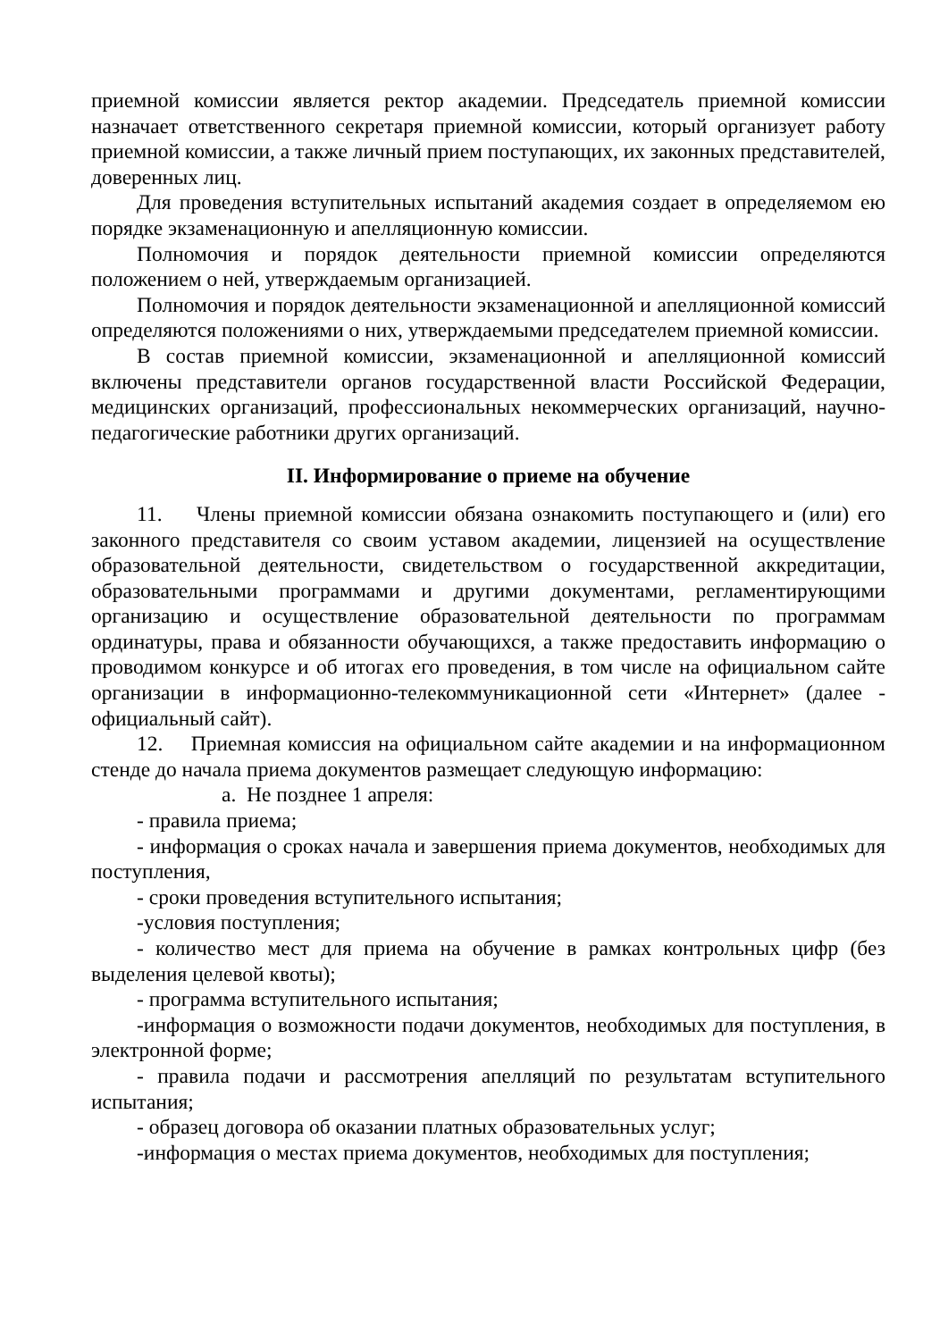приемной комиссии является ректор академии. Председатель приемной комиссии назначает ответственного секретаря приемной комиссии, который организует работу приемной комиссии, а также личный прием поступающих, их законных представителей, доверенных лиц.
Для проведения вступительных испытаний академия создает в определяемом ею порядке экзаменационную и апелляционную комиссии.
Полномочия и порядок деятельности приемной комиссии определяются положением о ней, утверждаемым организацией.
Полномочия и порядок деятельности экзаменационной и апелляционной комиссий определяются положениями о них, утверждаемыми председателем приемной комиссии.
В состав приемной комиссии, экзаменационной и апелляционной комиссий включены представители органов государственной власти Российской Федерации, медицинских организаций, профессиональных некоммерческих организаций, научно-педагогические работники других организаций.
II. Информирование о приеме на обучение
11. Члены приемной комиссии обязана ознакомить поступающего и (или) его законного представителя со своим уставом академии, лицензией на осуществление образовательной деятельности, свидетельством о государственной аккредитации, образовательными программами и другими документами, регламентирующими организацию и осуществление образовательной деятельности по программам ординатуры, права и обязанности обучающихся, а также предоставить информацию о проводимом конкурсе и об итогах его проведения, в том числе на официальном сайте организации в информационно-телекоммуникационной сети «Интернет» (далее - официальный сайт).
12. Приемная комиссия на официальном сайте академии и на информационном стенде до начала приема документов размещает следующую информацию:
a. Не позднее 1 апреля:
- правила приема;
- информация о сроках начала и завершения приема документов, необходимых для поступления,
- сроки проведения вступительного испытания;
-условия поступления;
- количество мест для приема на обучение в рамках контрольных цифр (без выделения целевой квоты);
- программа вступительного испытания;
-информация о возможности подачи документов, необходимых для поступления, в электронной форме;
- правила подачи и рассмотрения апелляций по результатам вступительного испытания;
- образец договора об оказании платных образовательных услуг;
-информация о местах приема документов, необходимых для поступления;